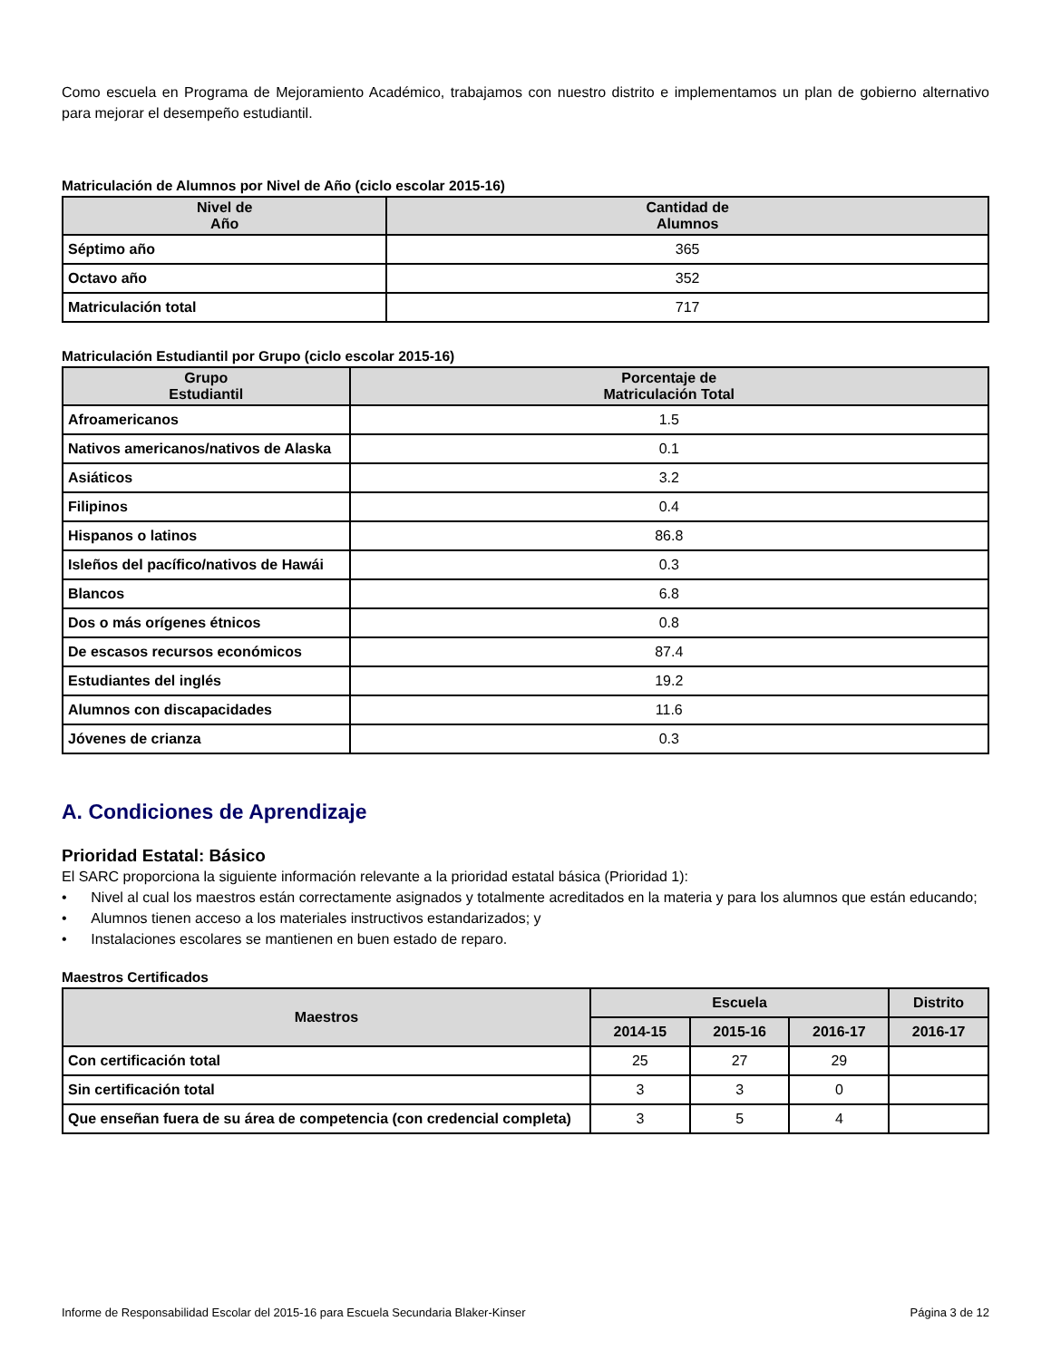Como escuela en Programa de Mejoramiento Académico, trabajamos con nuestro distrito e implementamos un plan de gobierno alternativo para mejorar el desempeño estudiantil.
Matriculación de Alumnos por Nivel de Año (ciclo escolar 2015-16)
| Nivel de Año | Cantidad de Alumnos |
| --- | --- |
| Séptimo año | 365 |
| Octavo año | 352 |
| Matriculación total | 717 |
Matriculación Estudiantil por Grupo (ciclo escolar 2015-16)
| Grupo Estudiantil | Porcentaje de Matriculación Total |
| --- | --- |
| Afroamericanos | 1.5 |
| Nativos americanos/nativos de Alaska | 0.1 |
| Asiáticos | 3.2 |
| Filipinos | 0.4 |
| Hispanos o latinos | 86.8 |
| Isleños del pacífico/nativos de Hawái | 0.3 |
| Blancos | 6.8 |
| Dos o más orígenes étnicos | 0.8 |
| De escasos recursos económicos | 87.4 |
| Estudiantes del inglés | 19.2 |
| Alumnos con discapacidades | 11.6 |
| Jóvenes de crianza | 0.3 |
A. Condiciones de Aprendizaje
Prioridad Estatal: Básico
El SARC proporciona la siguiente información relevante a la prioridad estatal básica (Prioridad 1):
• Nivel al cual los maestros están correctamente asignados y totalmente acreditados en la materia y para los alumnos que están educando;
• Alumnos tienen acceso a los materiales instructivos estandarizados; y
• Instalaciones escolares se mantienen en buen estado de reparo.
Maestros Certificados
| Maestros | Escuela | | | Distrito |
| --- | --- | --- | --- | --- |
| | 2014-15 | 2015-16 | 2016-17 | 2016-17 |
| Con certificación total | 25 | 27 | 29 | |
| Sin certificación total | 3 | 3 | 0 | |
| Que enseñan fuera de su área de competencia (con credencial completa) | 3 | 5 | 4 | |
Informe de Responsabilidad Escolar del 2015-16 para Escuela Secundaria Blaker-Kinser Página 3 de 12